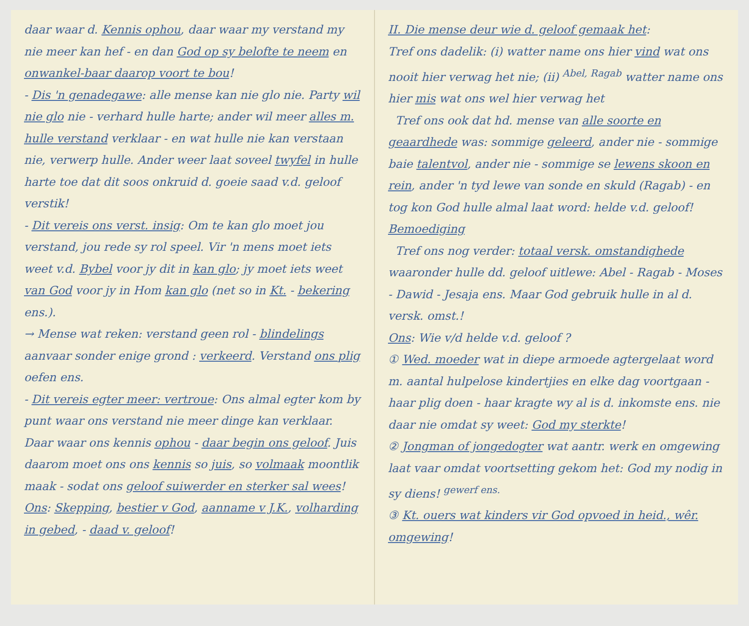daar waar d. Kennis ophou, daar waar my verstand my nie meer kan hef - en dan God op sy belofte te neem en onwankel-baar daarop voort te bou!
- Dis 'n genadegawe: alle mense kan nie glo nie. Party wil nie glo nie - verhard hulle harte; ander wil meer alles m. hulle verstand verklaar - en wat hulle nie kan verstaan nie, verwerp hulle. Ander weer laat soveel twyfel in hulle harte toe dat dit soos onkruid d. goeie saad v.d. geloof verstik!
- Dit vereis ons verst. insig: Om te kan glo moet jou verstand, jou rede sy rol speel. Vir 'n mens moet iets weet v.d. Bybel voor jy dit in kan glo; jy moet iets weet van God voor jy in Hom kan glo (net so in Kt. - bekering ens.).
→ Mense wat reken: verstand geen rol - blindelings aanvaar sonder enige grond : verkeerd. Verstand ons plig oefen ens.
- Dit vereis egter meer: vertroue: Ons almal egter kom by punt waar ons verstand nie meer dinge kan verklaar. Daar waar ons kennis ophou - daar begin ons geloof. Juis daarom moet ons ons kennis so juis, so volmaak moontlik maak - sodat ons geloof suiwerder en sterker sal wees!
Ons: Skepping, bestier v God, aanname v J.K., volharding in gebed, - daad v. geloof!
II. Die mense deur wie d. geloof gemaak het:
Tref ons dadelik: (i) watter name ons hier vind wat ons nooit hier verwag het nie; (ii) <sup>Abel, Ragab</sup> watter name ons hier mis wat ons wel hier verwag het
Tref ons ook dat hd. mense van alle soorte en geaardhede was: sommige geleerd, ander nie - sommige baie talentvol, ander nie - sommige se lewens skoon en rein, ander 'n tyd lewe van sonde en skuld (Ragab) - en tog kon God hulle almal laat word: helde v.d. geloof! Bemoediging
Tref ons nog verder: totaal versk. omstandighede waaronder hulle dd. geloof uitlewe: Abel - Ragab - Moses - Dawid - Jesaja ens. Maar God gebruik hulle in al d. versk. omst.!
Ons: Wie v/d helde v.d. geloof ?
① Wed. moeder wat in diepe armoede agtergelaat word m. aantal hulpelose kindertjies en elke dag voortgaan - haar plig doen - haar kragte wy al is d. inkomste ens. nie daar nie omdat sy weet: God my sterkte!
② Jongman of jongedogter wat aantr. werk en omgewing laat vaar omdat voortsetting gekom het: God my nodig in sy diens! <sup>gewerf ens.</sup>
③ Kt. ouers wat kinders vir God opvoed in heid., wêr. omgewing!